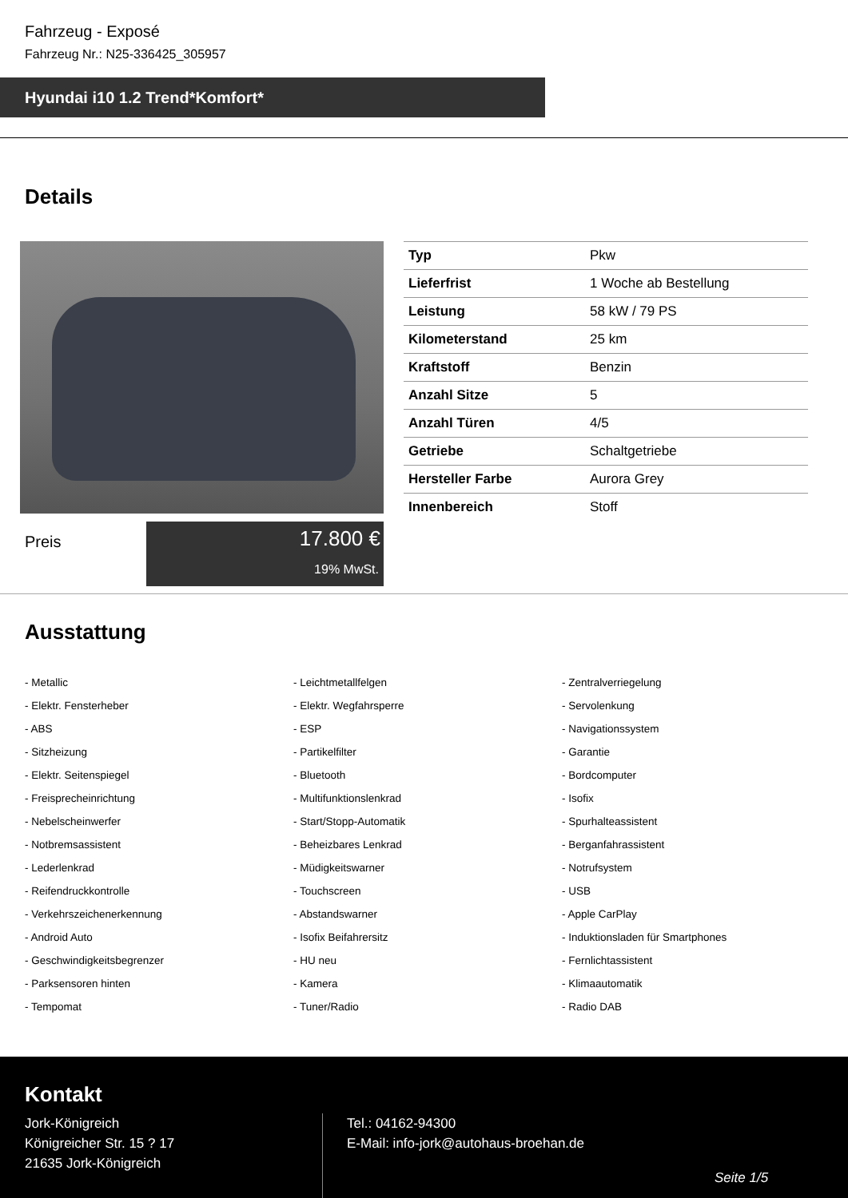Fahrzeug - Exposé
Fahrzeug Nr.: N25-336425_305957
Hyundai i10 1.2 Trend*Komfort*
Details
Preis
17.800 €
19% MwSt.
| Typ | Pkw |
| Lieferfrist | 1 Woche ab Bestellung |
| Leistung | 58 kW / 79 PS |
| Kilometerstand | 25 km |
| Kraftstoff | Benzin |
| Anzahl Sitze | 5 |
| Anzahl Türen | 4/5 |
| Getriebe | Schaltgetriebe |
| Hersteller Farbe | Aurora Grey |
| Innenbereich | Stoff |
Ausstattung
- Metallic
- Leichtmetallfelgen
- Zentralverriegelung
- Elektr. Fensterheber
- Elektr. Wegfahrsperre
- Servolenkung
- ABS
- ESP
- Navigationssystem
- Sitzheizung
- Partikelfilter
- Garantie
- Elektr. Seitenspiegel
- Bluetooth
- Bordcomputer
- Freisprecheinrichtung
- Multifunktionslenkrad
- Isofix
- Nebelscheinwerfer
- Start/Stopp-Automatik
- Spurhalteassistent
- Notbremsassistent
- Beheizbares Lenkrad
- Berganfahrassistent
- Lederlenkrad
- Müdigkeitswarner
- Notrufsystem
- Reifendruckkontrolle
- Touchscreen
- USB
- Verkehrszeichenerkennung
- Abstandswarner
- Apple CarPlay
- Android Auto
- Isofix Beifahrersitz
- Induktionsladen für Smartphones
- Geschwindigkeitsbegrenzer
- HU neu
- Fernlichtassistent
- Parksensoren hinten
- Kamera
- Klimaautomatik
- Tempomat
- Tuner/Radio
- Radio DAB
Kontakt
Jork-Königreich
Königreicher Str. 15 ? 17
21635 Jork-Königreich
Tel.: 04162-94300
E-Mail: info-jork@autohaus-broehan.de
Seite 1/5